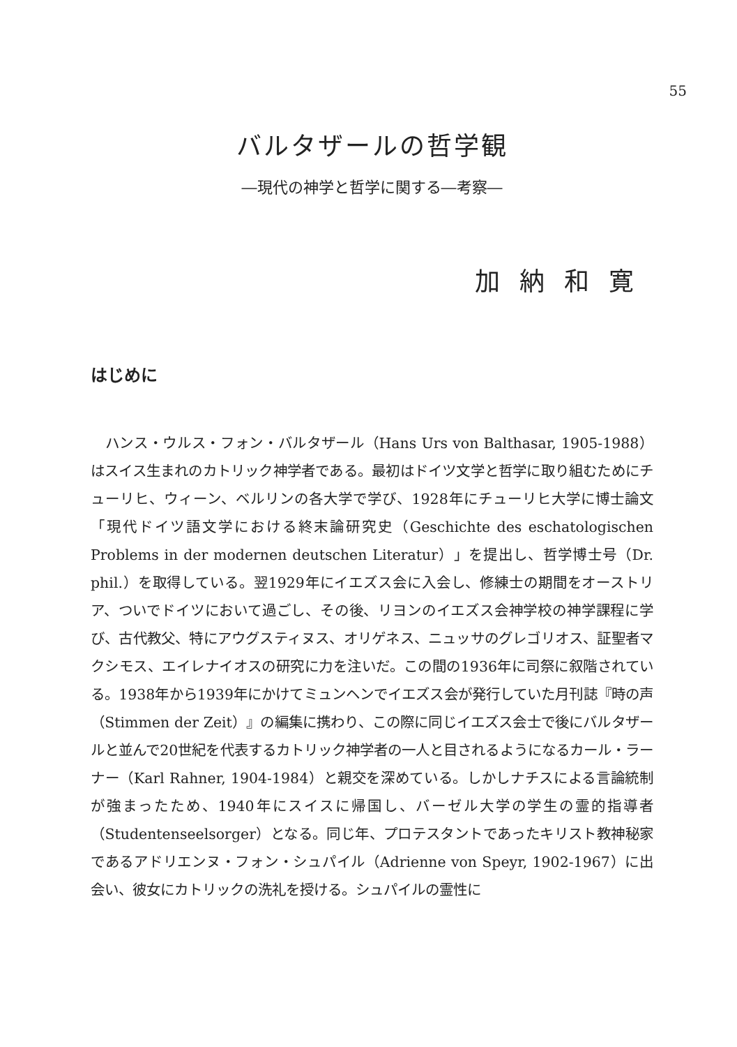55
バルタザールの哲学観
―現代の神学と哲学に関する―考察―
加納和寛
はじめに
ハンス・ウルス・フォン・バルタザール（Hans Urs von Balthasar, 1905-1988）はスイス生まれのカトリック神学者である。最初はドイツ文学と哲学に取り組むためにチューリヒ、ウィーン、ベルリンの各大学で学び、1928年にチューリヒ大学に博士論文「現代ドイツ語文学における終末論研究史（Geschichte des eschatologischen Problems in der modernen deutschen Literatur）」を提出し、哲学博士号（Dr. phil.）を取得している。翌1929年にイエズス会に入会し、修練士の期間をオーストリア、ついでドイツにおいて過ごし、その後、リヨンのイエズス会神学校の神学課程に学び、古代教父、特にアウグスティヌス、オリゲネス、ニュッサのグレゴリオス、証聖者マクシモス、エイレナイオスの研究に力を注いだ。この間の1936年に司祭に叙階されている。1938年から1939年にかけてミュンヘンでイエズス会が発行していた月刊誌『時の声（Stimmen der Zeit）』の編集に携わり、この際に同じイエズス会士で後にバルタザールと並んで20世紀を代表するカトリック神学者の一人と目されるようになるカール・ラーナー（Karl Rahner, 1904-1984）と親交を深めている。しかしナチスによる言論統制が強まったため、1940年にスイスに帰国し、バーゼル大学の学生の霊的指導者（Studentenseelsorger）となる。同じ年、プロテスタントであったキリスト教神秘家であるアドリエンヌ・フォン・シュパイル（Adrienne von Speyr, 1902-1967）に出会い、彼女にカトリックの洗礼を授ける。シュパイルの霊性に